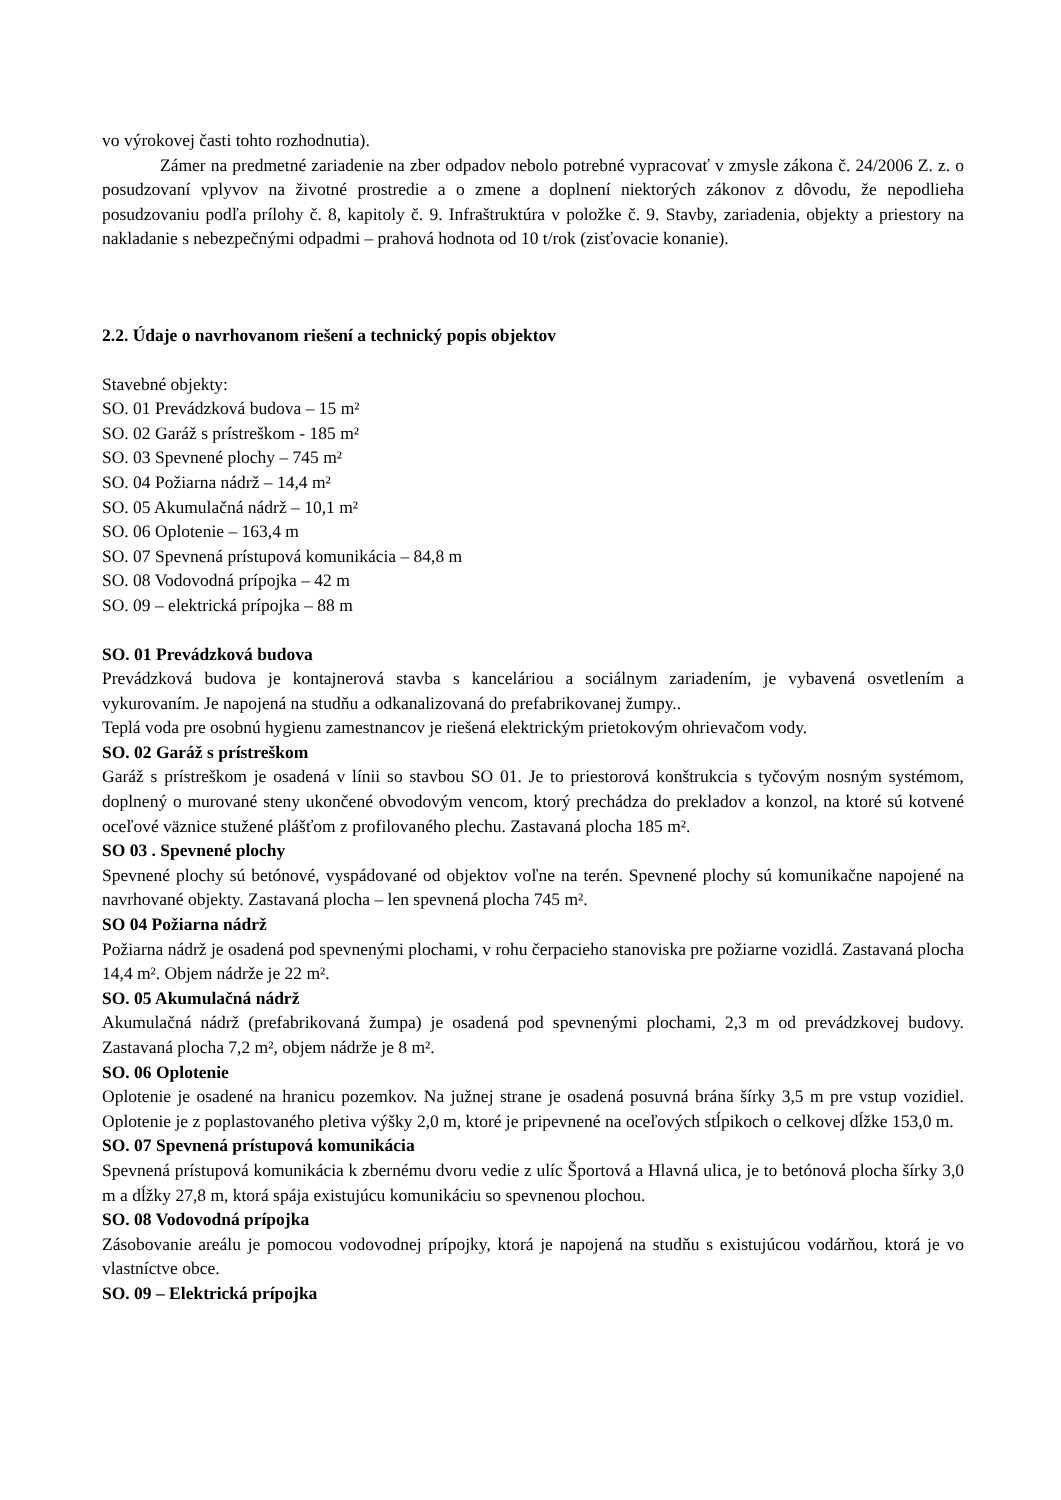vo výrokovej časti tohto rozhodnutia).
Zámer na predmetné zariadenie na zber odpadov nebolo potrebné vypracovať v zmysle zákona č. 24/2006 Z. z. o posudzovaní vplyvov na životné prostredie a o zmene a doplnení niektorých zákonov z dôvodu, že nepodlieha posudzovaniu podľa prílohy č. 8, kapitoly č. 9. Infraštruktúra v položke č. 9. Stavby, zariadenia, objekty a priestory na nakladanie s nebezpečnými odpadmi – prahová hodnota od 10 t/rok (zisťovacie konanie).
2.2. Údaje o navrhovanom riešení a technický popis objektov
Stavebné objekty:
SO. 01 Prevádzková budova – 15 m²
SO. 02 Garáž s prístreškom - 185 m²
SO. 03 Spevnené plochy – 745 m²
SO. 04 Požiarna nádrž – 14,4 m²
SO. 05 Akumulačná nádrž – 10,1 m²
SO. 06 Oplotenie – 163,4 m
SO. 07 Spevnená prístupová komunikácia – 84,8 m
SO. 08 Vodovodná prípojka – 42 m
SO. 09 – elektrická prípojka – 88 m
SO. 01 Prevádzková budova
Prevádzková budova je kontajnerová stavba s kanceláriou a sociálnym zariadením, je vybavená osvetlením a vykurovaním. Je napojená na studňu a odkanalizovaná do prefabrikovanej žumpy..
Teplá voda pre osobnú hygienu zamestnancov je riešená elektrickým prietokovým ohrievačom vody.
SO. 02 Garáž s prístreškom
Garáž s prístreškom je osadená v línii so stavbou SO 01. Je to priestorová konštrukcia s tyčovým nosným systémom, doplnený o murované steny ukončené obvodovým vencom, ktorý prechádza do prekladov a konzol, na ktoré sú kotvené oceľové väznice stužené plášťom z profilovaného plechu. Zastavaná plocha 185 m².
SO 03 . Spevnené plochy
Spevnené plochy sú betónové, vyspádované od objektov voľne na terén. Spevnené plochy sú komunikačne napojené na navrhované objekty. Zastavaná plocha – len spevnená plocha 745 m².
SO 04 Požiarna nádrž
Požiarna nádrž je osadená pod spevnenými plochami, v rohu čerpacieho stanoviska pre požiarne vozidlá. Zastavaná plocha 14,4 m². Objem nádrže je 22 m².
SO. 05 Akumulačná nádrž
Akumulačná nádrž (prefabrikovaná žumpa) je osadená pod spevnenými plochami, 2,3 m od prevádzkovej budovy. Zastavaná plocha 7,2 m², objem nádrže je 8 m².
SO. 06 Oplotenie
Oplotenie je osadené na hranicu pozemkov. Na južnej strane je osadená posuvná brána šírky 3,5 m pre vstup vozidiel. Oplotenie je z poplastovaného pletiva výšky 2,0 m, ktoré je pripevnené na oceľových stĺpikoch o celkovej dĺžke 153,0 m.
SO. 07 Spevnená prístupová komunikácia
Spevnená prístupová komunikácia k zbernému dvoru vedie z ulíc Športová a Hlavná ulica, je to betónová plocha šírky 3,0 m a dĺžky 27,8 m, ktorá spája existujúcu komunikáciu so spevnenou plochou.
SO. 08 Vodovodná prípojka
Zásobovanie areálu je pomocou vodovodnej prípojky, ktorá je napojená na studňu s existujúcou vodárňou, ktorá je vo vlastníctve obce.
SO. 09 – Elektrická prípojka